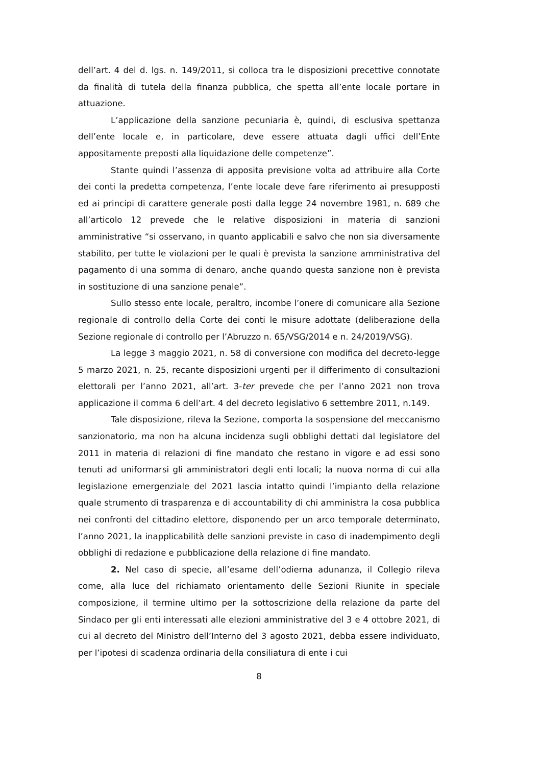dell’art. 4 del d. lgs. n. 149/2011, si colloca tra le disposizioni precettive connotate da finalità di tutela della finanza pubblica, che spetta all’ente locale portare in attuazione.
L’applicazione della sanzione pecuniaria è, quindi, di esclusiva spettanza dell’ente locale e, in particolare, deve essere attuata dagli uffici dell’Ente appositamente preposti alla liquidazione delle competenze”.
Stante quindi l’assenza di apposita previsione volta ad attribuire alla Corte dei conti la predetta competenza, l’ente locale deve fare riferimento ai presupposti ed ai principi di carattere generale posti dalla legge 24 novembre 1981, n. 689 che all’articolo 12 prevede che le relative disposizioni in materia di sanzioni amministrative “si osservano, in quanto applicabili e salvo che non sia diversamente stabilito, per tutte le violazioni per le quali è prevista la sanzione amministrativa del pagamento di una somma di denaro, anche quando questa sanzione non è prevista in sostituzione di una sanzione penale”.
Sullo stesso ente locale, peraltro, incombe l’onere di comunicare alla Sezione regionale di controllo della Corte dei conti le misure adottate (deliberazione della Sezione regionale di controllo per l’Abruzzo n. 65/VSG/2014 e n. 24/2019/VSG).
La legge 3 maggio 2021, n. 58 di conversione con modifica del decreto-legge 5 marzo 2021, n. 25, recante disposizioni urgenti per il differimento di consultazioni elettorali per l’anno 2021, all’art. 3-ter prevede che per l’anno 2021 non trova applicazione il comma 6 dell’art. 4 del decreto legislativo 6 settembre 2011, n.149.
Tale disposizione, rileva la Sezione, comporta la sospensione del meccanismo sanzionatorio, ma non ha alcuna incidenza sugli obblighi dettati dal legislatore del 2011 in materia di relazioni di fine mandato che restano in vigore e ad essi sono tenuti ad uniformarsi gli amministratori degli enti locali; la nuova norma di cui alla legislazione emergenziale del 2021 lascia intatto quindi l’impianto della relazione quale strumento di trasparenza e di accountability di chi amministra la cosa pubblica nei confronti del cittadino elettore, disponendo per un arco temporale determinato, l’anno 2021, la inapplicabilità delle sanzioni previste in caso di inadempimento degli obblighi di redazione e pubblicazione della relazione di fine mandato.
2. Nel caso di specie, all’esame dell’odierna adunanza, il Collegio rileva come, alla luce del richiamato orientamento delle Sezioni Riunite in speciale composizione, il termine ultimo per la sottoscrizione della relazione da parte del Sindaco per gli enti interessati alle elezioni amministrative del 3 e 4 ottobre 2021, di cui al decreto del Ministro dell’Interno del 3 agosto 2021, debba essere individuato, per l’ipotesi di scadenza ordinaria della consiliatura di ente i cui
8